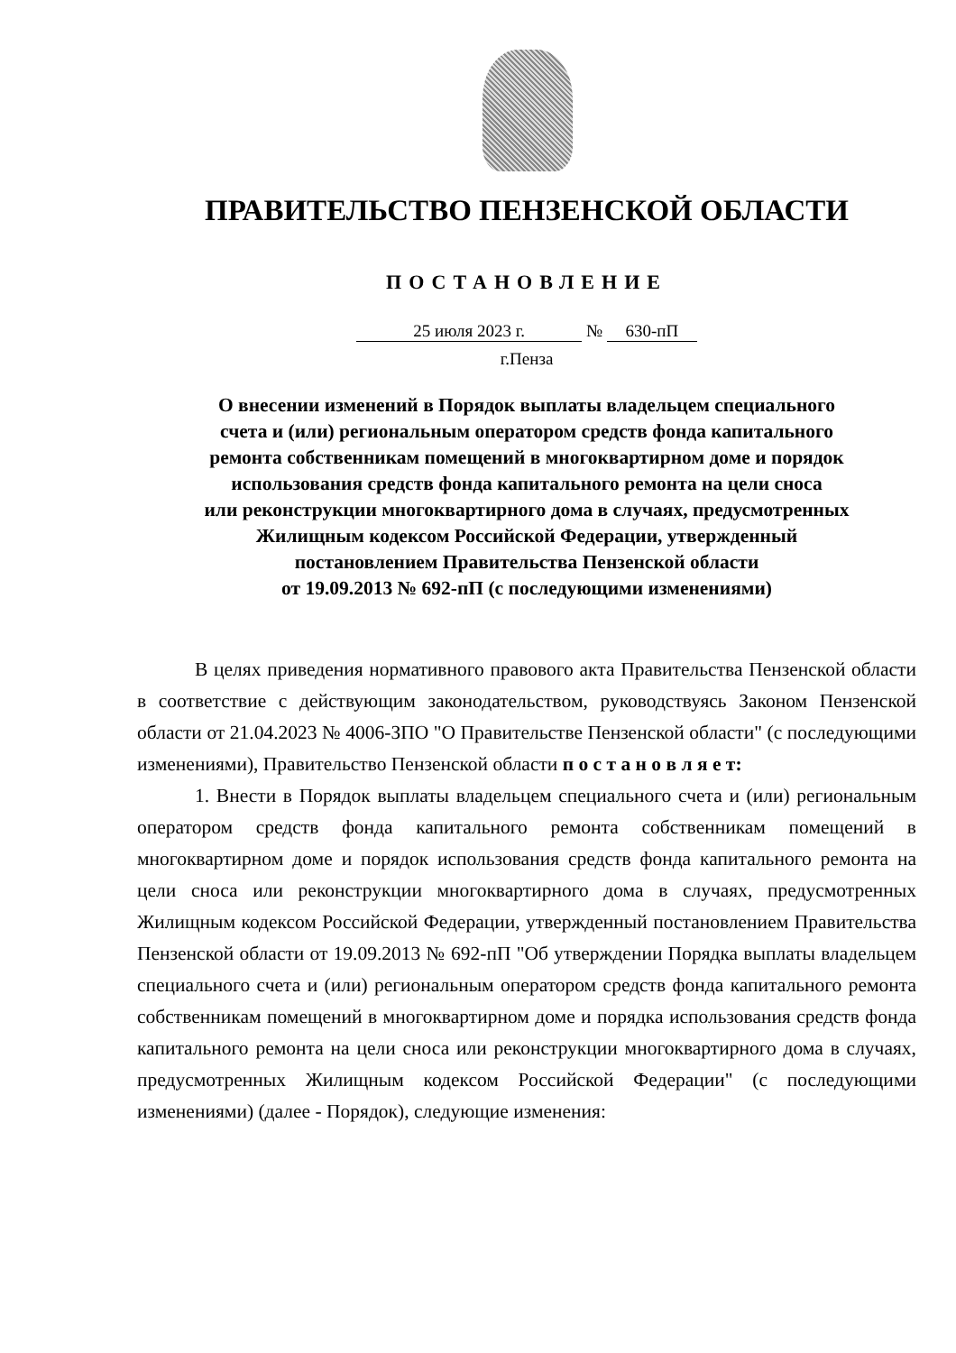ПРАВИТЕЛЬСТВО ПЕНЗЕНСКОЙ ОБЛАСТИ
ПОСТАНОВЛЕНИЕ
25 июля 2023 г. № 630-пП
г.Пенза
О внесении изменений в Порядок выплаты владельцем специального
счета и (или) региональным оператором средств фонда капитального
ремонта собственникам помещений в многоквартирном доме и порядок
использования средств фонда капитального ремонта на цели сноса
или реконструкции многоквартирного дома в случаях, предусмотренных
Жилищным кодексом Российской Федерации, утвержденный
постановлением Правительства Пензенской области
от 19.09.2013 № 692-пП (с последующими изменениями)
В целях приведения нормативного правового акта Правительства Пензенской области в соответствие с действующим законодательством, руководствуясь Законом Пензенской области от 21.04.2023 № 4006-ЗПО "О Правительстве Пензенской области" (с последующими изменениями), Правительство Пензенской области п о с т а н о в л я е т:
1. Внести в Порядок выплаты владельцем специального счета и (или) региональным оператором средств фонда капитального ремонта собственникам помещений в многоквартирном доме и порядок использования средств фонда капитального ремонта на цели сноса или реконструкции многоквартирного дома в случаях, предусмотренных Жилищным кодексом Российской Федерации, утвержденный постановлением Правительства Пензенской области от 19.09.2013 № 692-пП "Об утверждении Порядка выплаты владельцем специального счета и (или) региональным оператором средств фонда капитального ремонта собственникам помещений в многоквартирном доме и порядка использования средств фонда капитального ремонта на цели сноса или реконструкции многоквартирного дома в случаях, предусмотренных Жилищным кодексом Российской Федерации" (с последующими изменениями) (далее - Порядок), следующие изменения: